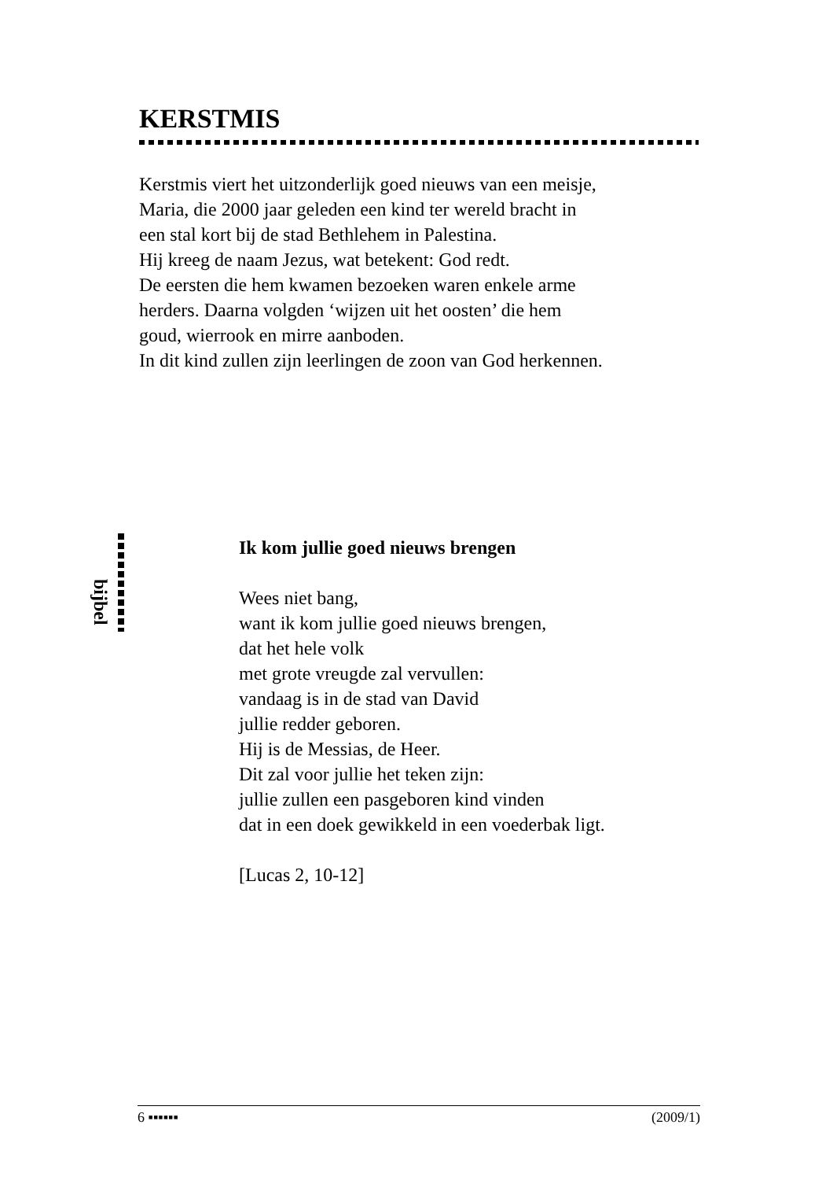KERSTMIS
Kerstmis viert het uitzonderlijk goed nieuws van een meisje,
Maria, die 2000 jaar geleden een kind ter wereld bracht in
een stal kort bij de stad Bethlehem in Palestina.
Hij kreeg de naam Jezus, wat betekent: God redt.
De eersten die hem kwamen bezoeken waren enkele arme
herders. Daarna volgden ‘wijzen uit het oosten’ die hem
goud, wierrook en mirre aanboden.
In dit kind zullen zijn leerlingen de zoon van God herkennen.
bijbel
Ik kom jullie goed nieuws brengen
Wees niet bang,
want ik kom jullie goed nieuws brengen,
dat het hele volk
met grote vreugde zal vervullen:
vandaag is in de stad van David
jullie redder geboren.
Hij is de Messias, de Heer.
Dit zal voor jullie het teken zijn:
jullie zullen een pasgeboren kind vinden
dat in een doek gewikkeld in een voederbak ligt.
[Lucas 2, 10-12]
6 ▪▪▪▪▪▪ (2009/1)